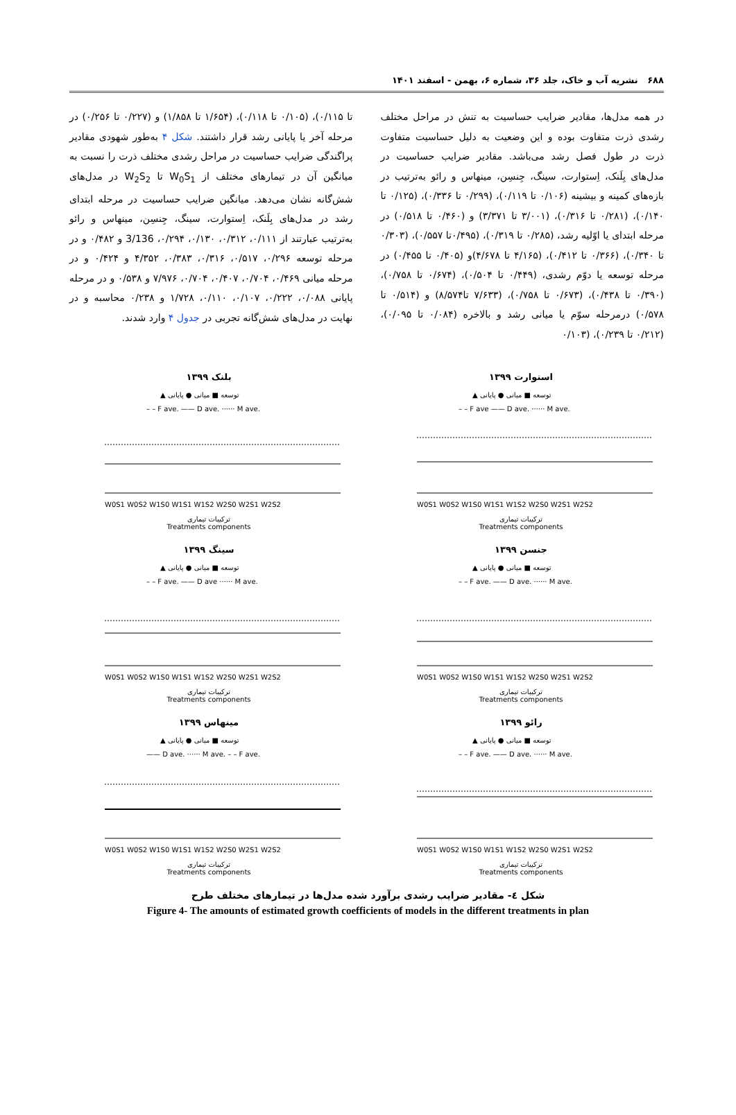۶۸۸ نشریه آب و خاک، جلد ۳۶، شماره ۶، بهمن - اسفند ۱۴۰۱
در همه مدل‌ها، مقادیر ضرایب حساسیت به تنش در مراحل مختلف رشدی ذرت متفاوت بوده و این وضعیت به دلیل حساسیت متفاوت ذرت در طول فصل رشد می‌باشد. مقادیر ضرایب حساسیت در مدل‌های بِلَنک، اِستوارت، سینگ، جِنسِن، مینهاس و رائو به‌ترتیب در بازه‌های کمینه و بیشینه (۰/۱۰۶ تا ۰/۱۱۹)، (۰/۲۹۹ تا ۰/۳۳۶)، (۰/۱۲۵ تا ۰/۱۴۰)، (۰/۲۸۱ تا ۰/۳۱۶)، (۳/۰۰۱ تا ۳/۳۷۱) و (۰/۴۶۰ تا ۰/۵۱۸) در مرحله ابتدای یا اوّلیه رشد، (۰/۲۸۵ تا ۰/۳۱۹)، (۰/۴۹۵تا ۰/۵۵۷)، (۰/۳۰۳ تا ۰/۳۴۰)، (۰/۳۶۶ تا ۰/۴۱۲)، (۴/۱۶۵ تا ۴/۶۷۸)و (۰/۴۰۵ تا ۰/۴۵۵) در مرحله توسعه یا دوّم رشدی، (۰/۴۴۹ تا ۰/۵۰۴)، (۰/۶۷۴ تا ۰/۷۵۸)، (۰/۳۹۰ تا ۰/۴۳۸)، (۰/۶۷۳ تا ۰/۷۵۸)، (۷/۶۳۳ تا۸/۵۷۴) و (۰/۵۱۴ تا ۰/۵۷۸) درمرحله سوّم یا میانی رشد و بالاخره (۰/۰۸۴ تا ۰/۰۹۵)، (۰/۲۱۲ تا ۰/۲۳۹)، (۰/۱۰۳
تا ۰/۱۱۵)، (۰/۱۰۵ تا ۰/۱۱۸)، (۱/۶۵۴ تا ۱/۸۵۸) و (۰/۲۲۷ تا ۰/۲۵۶) در مرحله آخر یا پایانی رشد قرار داشتند. شکل ۴ به‌طور شهودی مقادیر پراگندگی ضرایب حساسیت در مراحل رشدی مختلف ذرت را نسبت به میانگین آن در تیمارهای مختلف از W<sub>0</sub>S<sub>1</sub> تا W<sub>2</sub>S<sub>2</sub> در مدل‌های شش‌گانه نشان می‌دهد. میانگین ضرایب حساسیت در مرحله ابتدای رشد در مدل‌های بِلَنک، اِستوارت، سینگ، جِنسِن، مینهاس و رائو به‌ترتیب عبارتند از ۰/۱۱۱، ۰/۳۱۲، ۰/۱۳۰، ۰/۲۹۴، 3/136 و ۰/۴۸۲ و در مرحله توسعه ۰/۲۹۶، ۰/۵۱۷، ۰/۳۱۶، ۰/۳۸۳، ۴/۳۵۲ و ۰/۴۲۴ و در مرحله میانی ۰/۴۶۹، ۰/۷۰۴، ۰/۴۰۷، ۰/۷۰۴، ۷/۹۷۶ و ۰/۵۳۸ و در مرحله پایانی ۰/۰۸۸، ۰/۲۲۲، ۰/۱۰۷، ۰/۱۱۰، ۱/۷۲۸ و ۰/۲۳۸ محاسبه و در نهایت در مدل‌های شش‌گانه تجربی در جدول ۴ وارد شدند.
استوارت ۱۳۹۹
▲ توسعه ■ میانی ● پایانی
– – F ave —— D ave. ······ M ave.
W0S1 W0S2 W1S0 W1S1 W1S2 W2S0 W2S1 W2S2
ترکیبات تیماری
Treatments components
بلنک ۱۳۹۹
▲ توسعه ■ میانی ● پایانی
– – F ave. —— D ave. ······ M ave.
W0S1 W0S2 W1S0 W1S1 W1S2 W2S0 W2S1 W2S2
ترکیبات تیماری
Treatments components
جنسن ۱۳۹۹
▲ توسعه ■ میانی ● پایانی
– – F ave. —— D ave. ······ M ave.
W0S1 W0S2 W1S0 W1S1 W1S2 W2S0 W2S1 W2S2
ترکیبات تیماری
Treatments components
سینگ ۱۳۹۹
▲ توسعه ■ میانی ● پایانی
– – F ave. —— D ave ······ M ave.
W0S1 W0S2 W1S0 W1S1 W1S2 W2S0 W2S1 W2S2
ترکیبات تیماری
Treatments components
رائو ۱۳۹۹
▲ توسعه ■ میانی ● پایانی
– – F ave. —— D ave. ······ M ave.
W0S1 W0S2 W1S0 W1S1 W1S2 W2S0 W2S1 W2S2
ترکیبات تیماری
Treatments components
مینهاس ۱۳۹۹
▲ توسعه ■ میانی ● پایانی
—— D ave. ······ M ave. – – F ave.
W0S1 W0S2 W1S0 W1S1 W1S2 W2S0 W2S1 W2S2
ترکیبات تیماری
Treatments components
شکل ٤- مقادیر ضرایب رشدی برآورد شده مدل‌ها در تیمارهای مختلف طرح
Figure 4- The amounts of estimated growth coefficients of models in the different treatments in plan